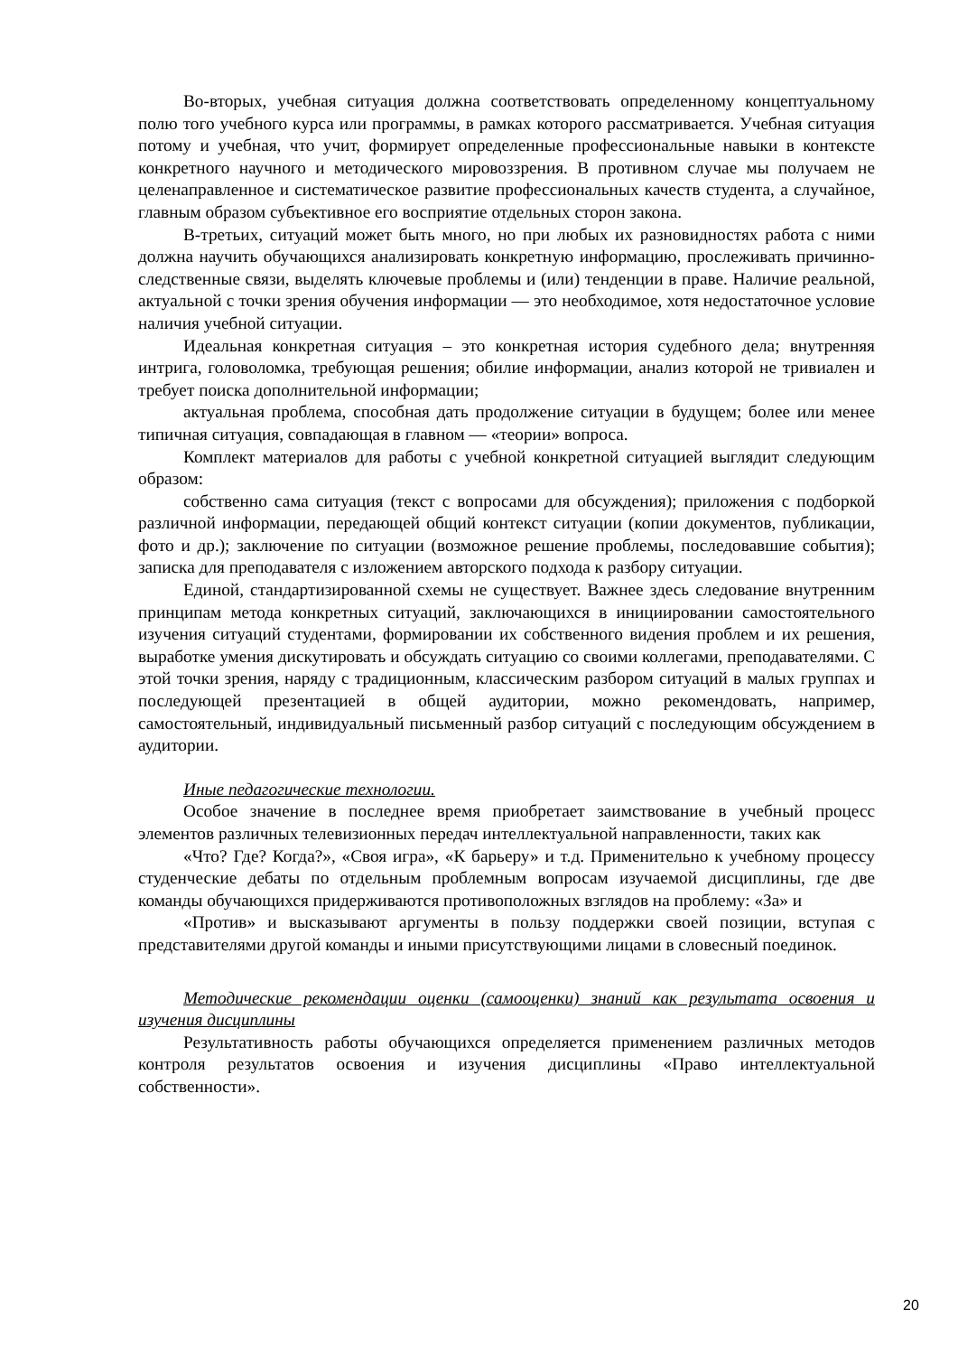Во-вторых, учебная ситуация должна соответствовать определенному концептуальному полю того учебного курса или программы, в рамках которого рассматривается. Учебная ситуация потому и учебная, что учит, формирует определенные профессиональные навыки в контексте конкретного научного и методического мировоззрения. В противном случае мы получаем не целенаправленное и систематическое развитие профессиональных качеств студента, а случайное, главным образом субъективное его восприятие отдельных сторон закона.
В-третьих, ситуаций может быть много, но при любых их разновидностях работа с ними должна научить обучающихся анализировать конкретную информацию, прослеживать причинно-следственные связи, выделять ключевые проблемы и (или) тенденции в праве. Наличие реальной, актуальной с точки зрения обучения информации — это необходимое, хотя недостаточное условие наличия учебной ситуации.
Идеальная конкретная ситуация – это конкретная история судебного дела; внутренняя интрига, головоломка, требующая решения; обилие информации, анализ которой не тривиален и требует поиска дополнительной информации;
актуальная проблема, способная дать продолжение ситуации в будущем; более или менее типичная ситуация, совпадающая в главном — «теории» вопроса.
Комплект материалов для работы с учебной конкретной ситуацией выглядит следующим образом:
собственно сама ситуация (текст с вопросами для обсуждения); приложения с подборкой различной информации, передающей общий контекст ситуации (копии документов, публикации, фото и др.); заключение по ситуации (возможное решение проблемы, последовавшие события); записка для преподавателя с изложением авторского подхода к разбору ситуации.
Единой, стандартизированной схемы не существует. Важнее здесь следование внутренним принципам метода конкретных ситуаций, заключающихся в инициировании самостоятельного изучения ситуаций студентами, формировании их собственного видения проблем и их решения, выработке умения дискутировать и обсуждать ситуацию со своими коллегами, преподавателями. С этой точки зрения, наряду с традиционным, классическим разбором ситуаций в малых группах и последующей презентацией в общей аудитории, можно рекомендовать, например, самостоятельный, индивидуальный письменный разбор ситуаций с последующим обсуждением в аудитории.
Иные педагогические технологии.
Особое значение в последнее время приобретает заимствование в учебный процесс элементов различных телевизионных передач интеллектуальной направленности, таких как
«Что? Где? Когда?», «Своя игра», «К барьеру» и т.д. Применительно к учебному процессу студенческие дебаты по отдельным проблемным вопросам изучаемой дисциплины, где две команды обучающихся придерживаются противоположных взглядов на проблему: «За» и
«Против» и высказывают аргументы в пользу поддержки своей позиции, вступая с представителями другой команды и иными присутствующими лицами в словесный поединок.
Методические рекомендации оценки (самооценки) знаний как результата освоения и изучения дисциплины
Результативность работы обучающихся определяется применением различных методов контроля результатов освоения и изучения дисциплины «Право интеллектуальной собственности».
20